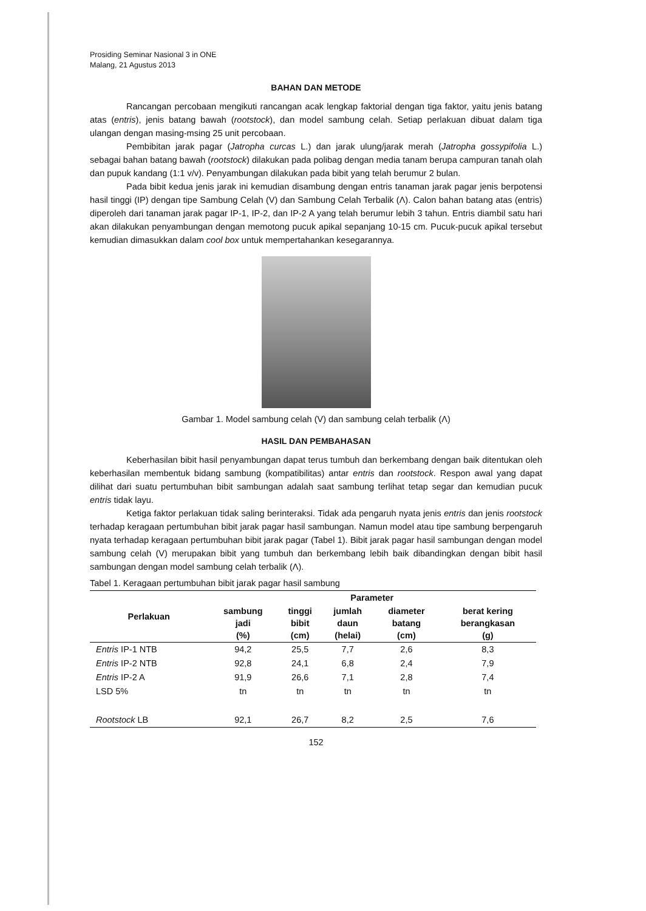Prosiding Seminar Nasional 3 in ONE
Malang, 21 Agustus 2013
BAHAN DAN METODE
Rancangan percobaan mengikuti rancangan acak lengkap faktorial dengan tiga faktor, yaitu jenis batang atas (entris), jenis batang bawah (rootstock), dan model sambung celah. Setiap perlakuan dibuat dalam tiga ulangan dengan masing-msing 25 unit percobaan.
Pembibitan jarak pagar (Jatropha curcas L.) dan jarak ulung/jarak merah (Jatropha gossypifolia L.) sebagai bahan batang bawah (rootstock) dilakukan pada polibag dengan media tanam berupa campuran tanah olah dan pupuk kandang (1:1 v/v). Penyambungan dilakukan pada bibit yang telah berumur 2 bulan.
Pada bibit kedua jenis jarak ini kemudian disambung dengan entris tanaman jarak pagar jenis berpotensi hasil tinggi (IP) dengan tipe Sambung Celah (V) dan Sambung Celah Terbalik (Λ). Calon bahan batang atas (entris) diperoleh dari tanaman jarak pagar IP-1, IP-2, dan IP-2 A yang telah berumur lebih 3 tahun. Entris diambil satu hari akan dilakukan penyambungan dengan memotong pucuk apikal sepanjang 10-15 cm. Pucuk-pucuk apikal tersebut kemudian dimasukkan dalam cool box untuk mempertahankan kesegarannya.
Gambar 1. Model sambung celah (V) dan sambung celah terbalik (Λ)
HASIL DAN PEMBAHASAN
Keberhasilan bibit hasil penyambungan dapat terus tumbuh dan berkembang dengan baik ditentukan oleh keberhasilan membentuk bidang sambung (kompatibilitas) antar entris dan rootstock. Respon awal yang dapat dilihat dari suatu pertumbuhan bibit sambungan adalah saat sambung terlihat tetap segar dan kemudian pucuk entris tidak layu.
Ketiga faktor perlakuan tidak saling berinteraksi. Tidak ada pengaruh nyata jenis entris dan jenis rootstock terhadap keragaan pertumbuhan bibit jarak pagar hasil sambungan. Namun model atau tipe sambung berpengaruh nyata terhadap keragaan pertumbuhan bibit jarak pagar (Tabel 1). Bibit jarak pagar hasil sambungan dengan model sambung celah (V) merupakan bibit yang tumbuh dan berkembang lebih baik dibandingkan dengan bibit hasil sambungan dengan model sambung celah terbalik (Λ).
Tabel 1. Keragaan pertumbuhan bibit jarak pagar hasil sambung
| Perlakuan | Parameter | | | | |
| --- | --- | --- | --- | --- | --- |
| | sambung jadi (%) | tinggi bibit (cm) | jumlah daun (helai) | diameter batang (cm) | berat kering berangkasan (g) |
| Entris IP-1 NTB | 94,2 | 25,5 | 7,7 | 2,6 | 8,3 |
| Entris IP-2 NTB | 92,8 | 24,1 | 6,8 | 2,4 | 7,9 |
| Entris IP-2 A | 91,9 | 26,6 | 7,1 | 2,8 | 7,4 |
| LSD 5% | tn | tn | tn | tn | tn |
| Rootstock LB | 92,1 | 26,7 | 8,2 | 2,5 | 7,6 |
152